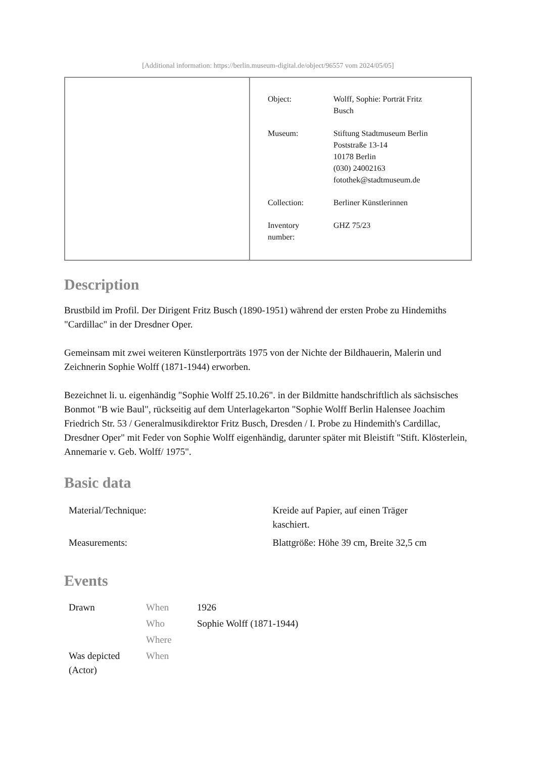[Additional information: https://berlin.museum-digital.de/object/96557 vom 2024/05/05]
| Object: | Wolff, Sophie: Porträt Fritz Busch |
| Museum: | Stiftung Stadtmuseum Berlin Poststraße 13-14 10178 Berlin (030) 24002163 fotothek@stadtmuseum.de |
| Collection: | Berliner Künstlerinnen |
| Inventory number: | GHZ 75/23 |
Description
Brustbild im Profil. Der Dirigent Fritz Busch (1890-1951) während der ersten Probe zu Hindemiths "Cardillac" in der Dresdner Oper.
Gemeinsam mit zwei weiteren Künstlerporträts 1975 von der Nichte der Bildhauerin, Malerin und Zeichnerin Sophie Wolff (1871-1944) erworben.
Bezeichnet li. u. eigenhändig "Sophie Wolff 25.10.26". in der Bildmitte handschriftlich als sächsisches Bonmot "B wie Baul", rückseitig auf dem Unterlagekarton "Sophie Wolff Berlin Halensee Joachim Friedrich Str. 53 / Generalmusikdirektor Fritz Busch, Dresden / I. Probe zu Hindemith's Cardillac, Dresdner Oper" mit Feder von Sophie Wolff eigenhändig, darunter später mit Bleistift "Stift. Klösterlein, Annemarie v. Geb. Wolff/ 1975".
Basic data
| Material/Technique: | Kreide auf Papier, auf einen Träger kaschiert. |
| Measurements: | Blattgröße: Höhe 39 cm, Breite 32,5 cm |
Events
| Drawn | When | 1926 |
| | Who | Sophie Wolff (1871-1944) |
| | Where | |
| Was depicted (Actor) | When | |